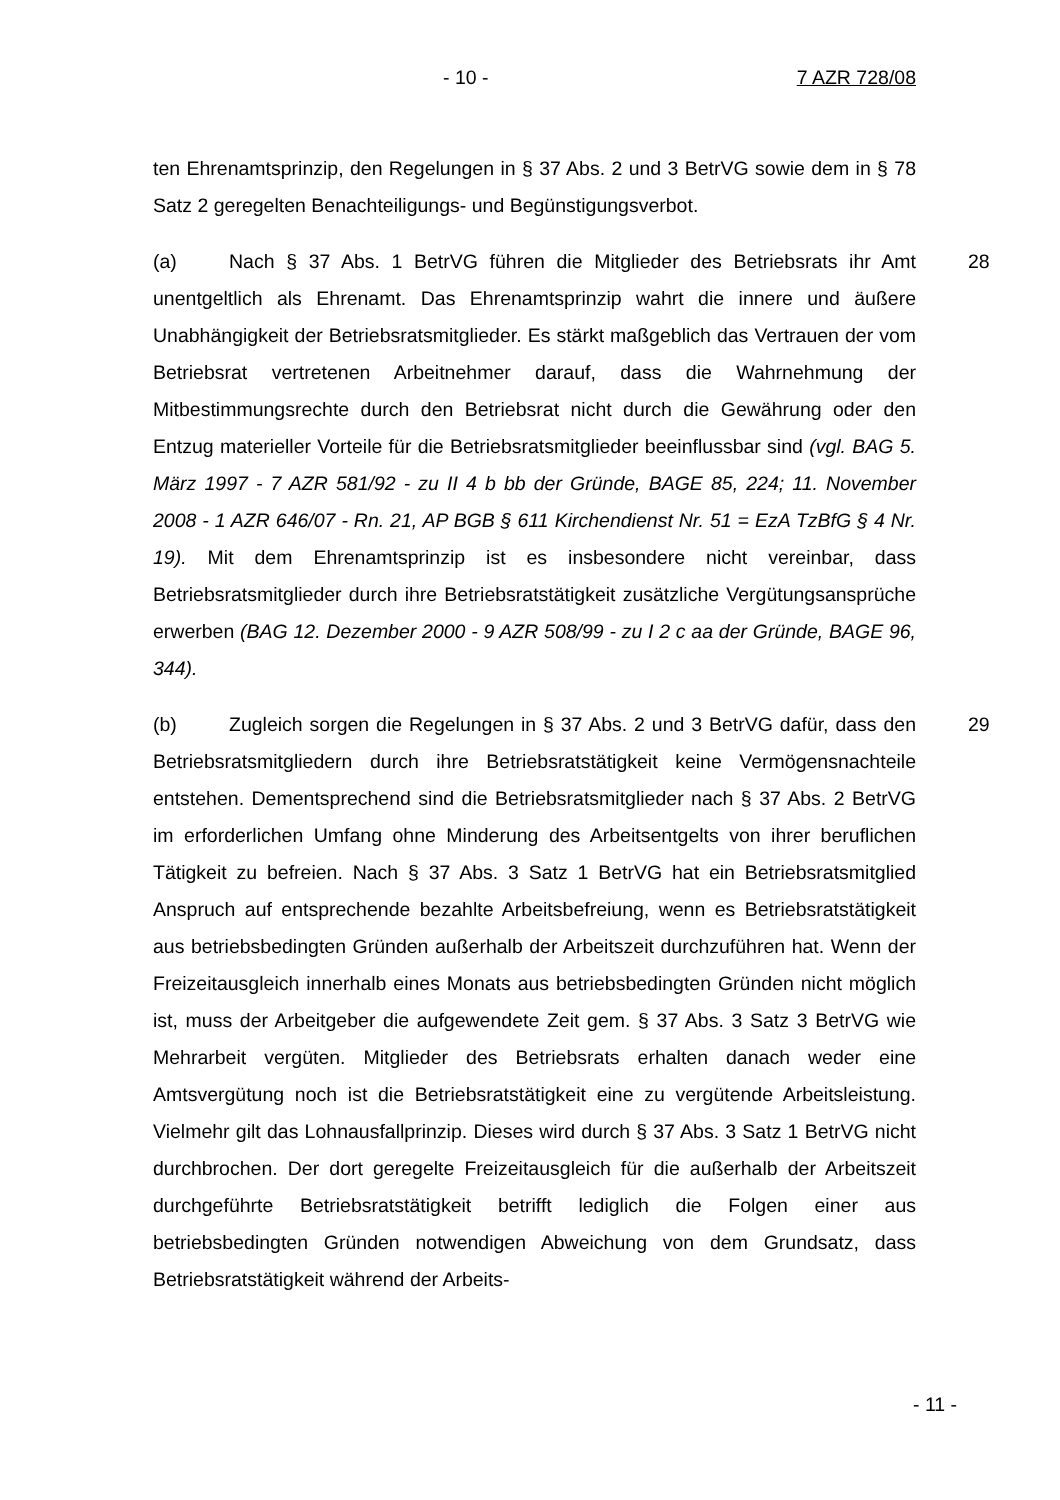- 10 - 7 AZR 728/08
ten Ehrenamtsprinzip, den Regelungen in § 37 Abs. 2 und 3 BetrVG sowie dem in § 78 Satz 2 geregelten Benachteiligungs- und Begünstigungsverbot.
28
(a) Nach § 37 Abs. 1 BetrVG führen die Mitglieder des Betriebsrats ihr Amt unentgeltlich als Ehrenamt. Das Ehrenamtsprinzip wahrt die innere und äußere Unabhängigkeit der Betriebsratsmitglieder. Es stärkt maßgeblich das Vertrauen der vom Betriebsrat vertretenen Arbeitnehmer darauf, dass die Wahrnehmung der Mitbestimmungsrechte durch den Betriebsrat nicht durch die Gewährung oder den Entzug materieller Vorteile für die Betriebsratsmitglieder beeinflussbar sind (vgl. BAG 5. März 1997 - 7 AZR 581/92 - zu II 4 b bb der Gründe, BAGE 85, 224; 11. November 2008 - 1 AZR 646/07 - Rn. 21, AP BGB § 611 Kirchendienst Nr. 51 = EzA TzBfG § 4 Nr. 19). Mit dem Ehrenamtsprinzip ist es insbesondere nicht vereinbar, dass Betriebsratsmitglieder durch ihre Betriebsratstätigkeit zusätzliche Vergütungsansprüche erwerben (BAG 12. Dezember 2000 - 9 AZR 508/99 - zu I 2 c aa der Gründe, BAGE 96, 344).
29
(b) Zugleich sorgen die Regelungen in § 37 Abs. 2 und 3 BetrVG dafür, dass den Betriebsratsmitgliedern durch ihre Betriebsratstätigkeit keine Vermögensnachteile entstehen. Dementsprechend sind die Betriebsratsmitglieder nach § 37 Abs. 2 BetrVG im erforderlichen Umfang ohne Minderung des Arbeitsentgelts von ihrer beruflichen Tätigkeit zu befreien. Nach § 37 Abs. 3 Satz 1 BetrVG hat ein Betriebsratsmitglied Anspruch auf entsprechende bezahlte Arbeitsbefreiung, wenn es Betriebsratstätigkeit aus betriebsbedingten Gründen außerhalb der Arbeitszeit durchzuführen hat. Wenn der Freizeitausgleich innerhalb eines Monats aus betriebsbedingten Gründen nicht möglich ist, muss der Arbeitgeber die aufgewendete Zeit gem. § 37 Abs. 3 Satz 3 BetrVG wie Mehrarbeit vergüten. Mitglieder des Betriebsrats erhalten danach weder eine Amtsvergütung noch ist die Betriebsratstätigkeit eine zu vergütende Arbeitsleistung. Vielmehr gilt das Lohnausfallprinzip. Dieses wird durch § 37 Abs. 3 Satz 1 BetrVG nicht durchbrochen. Der dort geregelte Freizeitausgleich für die außerhalb der Arbeitszeit durchgeführte Betriebsratstätigkeit betrifft lediglich die Folgen einer aus betriebsbedingten Gründen notwendigen Abweichung von dem Grundsatz, dass Betriebsratstätigkeit während der Arbeits-
- 11 -